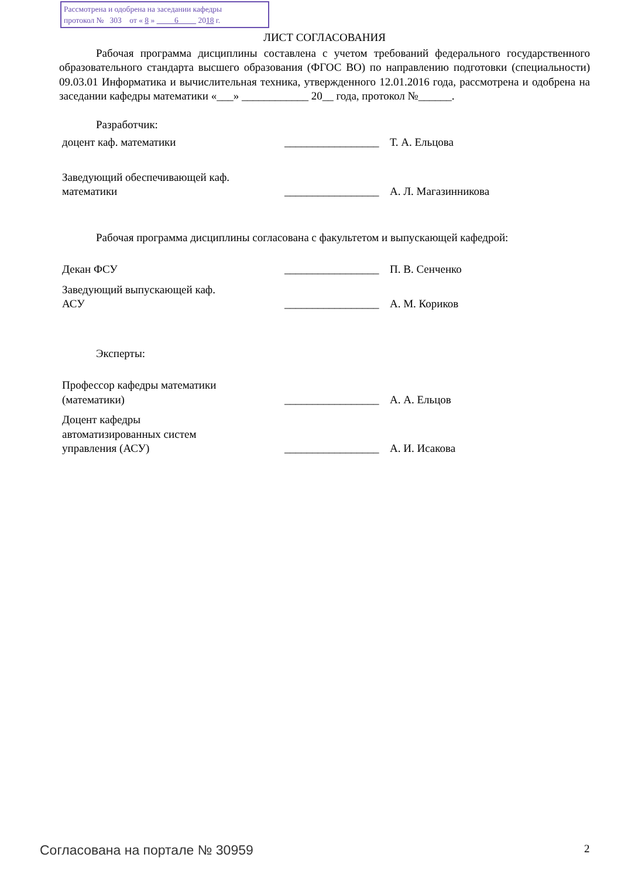Рассмотрена и одобрена на заседании кафедры
протокол № 303 от « 8 » 6 2018 г.
ЛИСТ СОГЛАСОВАНИЯ
Рабочая программа дисциплины составлена с учетом требований федерального государственного образовательного стандарта высшего образования (ФГОС ВО) по направлению подготовки (специальности) 09.03.01 Информатика и вычислительная техника, утвержденного 12.01.2016 года, рассмотрена и одобрена на заседании кафедры математики «___» ____________ 20__ года, протокол №______.
Разработчик:
доцент каф. математики _________________
Т. А. Ельцова
Заведующий обеспечивающей каф.
математики
_________________
А. Л. Магазинникова
Рабочая программа дисциплины согласована с факультетом и выпускающей кафедрой:
Декан ФСУ _________________
П. В. Сенченко
Заведующий выпускающей каф.
АСУ
_________________
А. М. Кориков
Эксперты:
Профессор кафедры математики
(математики)
_________________
А. А. Ельцов
Доцент кафедры
автоматизированных систем
управления (АСУ)
_________________
А. И. Исакова
Согласована на портале № 30959 2